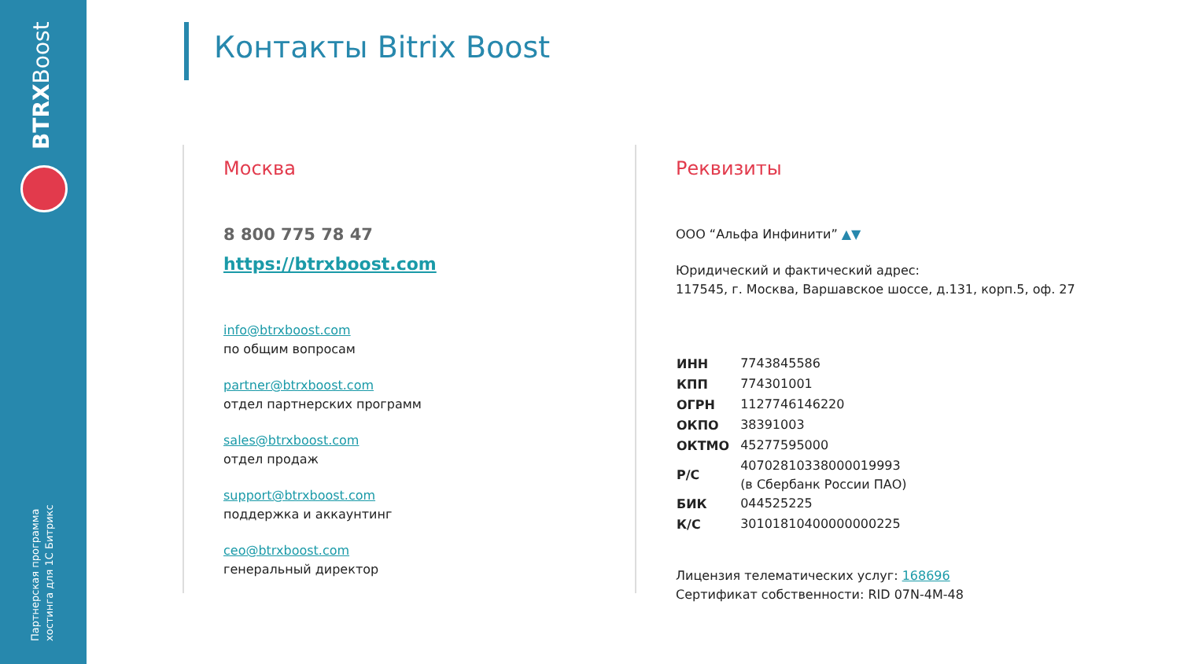BTRXBoost
Партнерская программа
хостинга для 1С Битрикс
Контакты Bitrix Boost
Москва
8 800 775 78 47
https://btrxboost.com
info@btrxboost.com
по общим вопросам
partner@btrxboost.com
отдел партнерских программ
sales@btrxboost.com
отдел продаж
support@btrxboost.com
поддержка и аккаунтинг
ceo@btrxboost.com
генеральный директор
Реквизиты
ООО “Альфа Инфинити” ▲▼
Юридический и фактический адрес:
117545, г. Москва, Варшавское шоссе, д.131, корп.5, оф. 27
| ИНН | 7743845586 |
| КПП | 774301001 |
| ОГРН | 1127746146220 |
| ОКПО | 38391003 |
| ОКТМО | 45277595000 |
| Р/С | 40702810338000019993 (в Сбербанк России ПАО) |
| БИК | 044525225 |
| К/С | 30101810400000000225 |
Лицензия телематических услуг: 168696
Сертификат собственности: RID 07N-4M-48